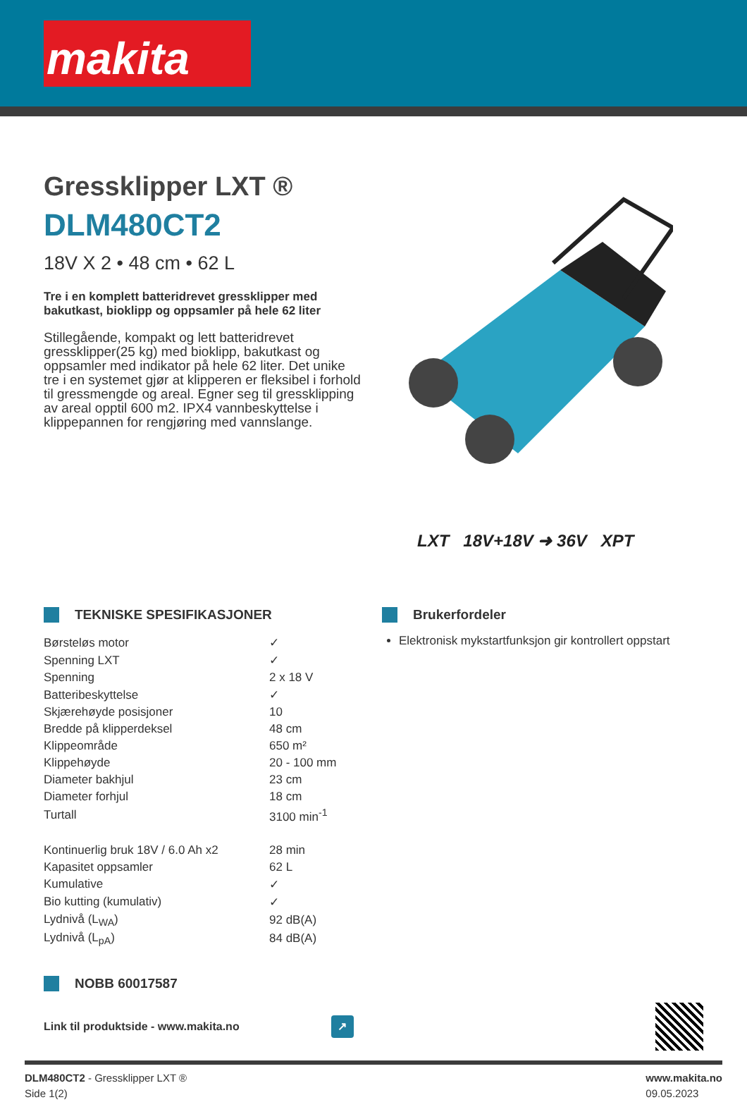makita
Gressklipper LXT ®
DLM480CT2
18V X 2 • 48 cm • 62 L
Tre i en komplett batteridrevet gressklipper med bakutkast, bioklipp og oppsamler på hele 62 liter
Stillegående, kompakt og lett batteridrevet gressklipper(25 kg) med bioklipp, bakutkast og oppsamler med indikator på hele 62 liter. Det unike tre i en systemet gjør at klipperen er fleksibel i forhold til gressmengde og areal. Egner seg til gressklipping av areal opptil 600 m2. IPX4 vannbeskyttelse i klippepannen for rengjøring med vannslange.
LXT 18V+18V ➜ 36V XPT
TEKNISKE SPESIFIKASJONER
| Børsteløs motor | ✓ |
| Spenning LXT | ✓ |
| Spenning | 2 x 18 V |
| Batteribeskyttelse | ✓ |
| Skjærehøyde posisjoner | 10 |
| Bredde på klipperdeksel | 48 cm |
| Klippeområde | 650 m² |
| Klippehøyde | 20 - 100 mm |
| Diameter bakhjul | 23 cm |
| Diameter forhjul | 18 cm |
| Turtall | 3100 min<sup>-1</sup> |
| Kontinuerlig bruk 18V / 6.0 Ah x2 | 28 min |
| Kapasitet oppsamler | 62 L |
| Kumulative | ✓ |
| Bio kutting (kumulativ) | ✓ |
| Lydnivå (L<sub>WA</sub>) | 92 dB(A) |
| Lydnivå (L<sub>pA</sub>) | 84 dB(A) |
Brukerfordeler
Elektronisk mykstartfunksjon gir kontrollert oppstart
NOBB 60017587
Link til produktside - www.makita.no
↗
DLM480CT2 - Gressklipper LXT ®
Side 1(2)
www.makita.no
09.05.2023